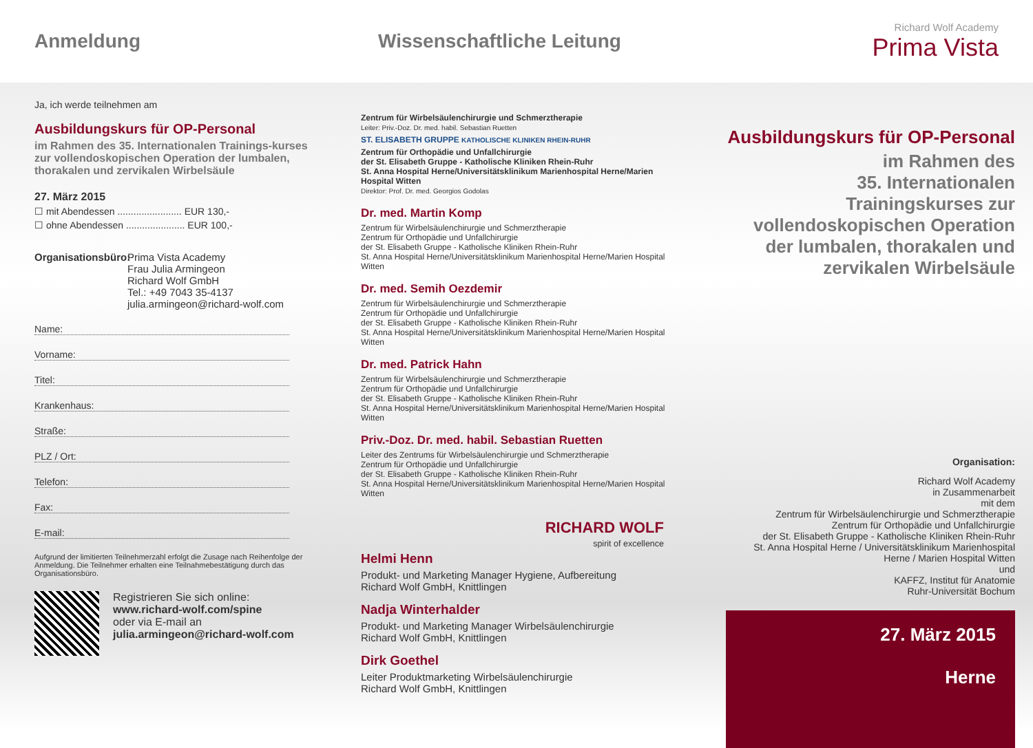Anmeldung Wissenschaftliche Leitung
Richard Wolf Academy
Prima Vista
Ja, ich werde teilnehmen am
Ausbildungskurs für OP-Personal
im Rahmen des 35. Internationalen Trainings-kurses zur vollendoskopischen Operation der lumbalen, thorakalen und zervikalen Wirbelsäule
27. März 2015
☐ mit Abendessen ........................ EUR 130,-
☐ ohne Abendessen ...................... EUR 100,-
Organisationsbüro:
Prima Vista Academy
Frau Julia Armingeon
Richard Wolf GmbH
Tel.: +49 7043 35-4137
julia.armingeon@richard-wolf.com
Name:
Vorname:
Titel:
Krankenhaus:
Straße:
PLZ / Ort:
Telefon:
Fax:
E-mail:
Aufgrund der limitierten Teilnehmerzahl erfolgt die Zusage nach Reihenfolge der Anmeldung. Die Teilnehmer erhalten eine Teilnahmebestätigung durch das Organisationsbüro.
Registrieren Sie sich online:
www.richard-wolf.com/spine
oder via E-mail an
julia.armingeon@richard-wolf.com
Zentrum für Wirbelsäulenchirurgie und Schmerztherapie
Leiter: Priv.-Doz. Dr. med. habil. Sebastian Ruetten
ST. ELISABETH GRUPPE KATHOLISCHE KLINIKEN RHEIN-RUHR
Zentrum für Orthopädie und Unfallchirurgie
der St. Elisabeth Gruppe - Katholische Kliniken Rhein-Ruhr
St. Anna Hospital Herne/Universitätsklinikum Marienhospital Herne/Marien Hospital Witten
Direktor: Prof. Dr. med. Georgios Godolas
Dr. med. Martin Komp
Zentrum für Wirbelsäulenchirurgie und Schmerztherapie
Zentrum für Orthopädie und Unfallchirurgie
der St. Elisabeth Gruppe - Katholische Kliniken Rhein-Ruhr
St. Anna Hospital Herne/Universitätsklinikum Marienhospital Herne/Marien Hospital Witten
Dr. med. Semih Oezdemir
Zentrum für Wirbelsäulenchirurgie und Schmerztherapie
Zentrum für Orthopädie und Unfallchirurgie
der St. Elisabeth Gruppe - Katholische Kliniken Rhein-Ruhr
St. Anna Hospital Herne/Universitätsklinikum Marienhospital Herne/Marien Hospital Witten
Dr. med. Patrick Hahn
Zentrum für Wirbelsäulenchirurgie und Schmerztherapie
Zentrum für Orthopädie und Unfallchirurgie
der St. Elisabeth Gruppe - Katholische Kliniken Rhein-Ruhr
St. Anna Hospital Herne/Universitätsklinikum Marienhospital Herne/Marien Hospital Witten
Priv.-Doz. Dr. med. habil. Sebastian Ruetten
Leiter des Zentrums für Wirbelsäulenchirurgie und Schmerztherapie
Zentrum für Orthopädie und Unfallchirurgie
der St. Elisabeth Gruppe - Katholische Kliniken Rhein-Ruhr
St. Anna Hospital Herne/Universitätsklinikum Marienhospital Herne/Marien Hospital Witten
RICHARD WOLF
spirit of excellence
Helmi Henn
Produkt- und Marketing Manager Hygiene, Aufbereitung
Richard Wolf GmbH, Knittlingen
Nadja Winterhalder
Produkt- und Marketing Manager Wirbelsäulenchirurgie
Richard Wolf GmbH, Knittlingen
Dirk Goethel
Leiter Produktmarketing Wirbelsäulenchirurgie
Richard Wolf GmbH, Knittlingen
Ausbildungskurs für OP-Personal
im Rahmen des
35. Internationalen Trainingskurses zur vollendoskopischen Operation der lumbalen, thorakalen und zervikalen Wirbelsäule
Organisation:
Richard Wolf Academy
in Zusammenarbeit
mit dem
Zentrum für Wirbelsäulenchirurgie und Schmerztherapie
Zentrum für Orthopädie und Unfallchirurgie
der St. Elisabeth Gruppe - Katholische Kliniken Rhein-Ruhr
St. Anna Hospital Herne / Universitätsklinikum Marienhospital Herne / Marien Hospital Witten
und
KAFFZ, Institut für Anatomie
Ruhr-Universität Bochum
27. März 2015
Herne